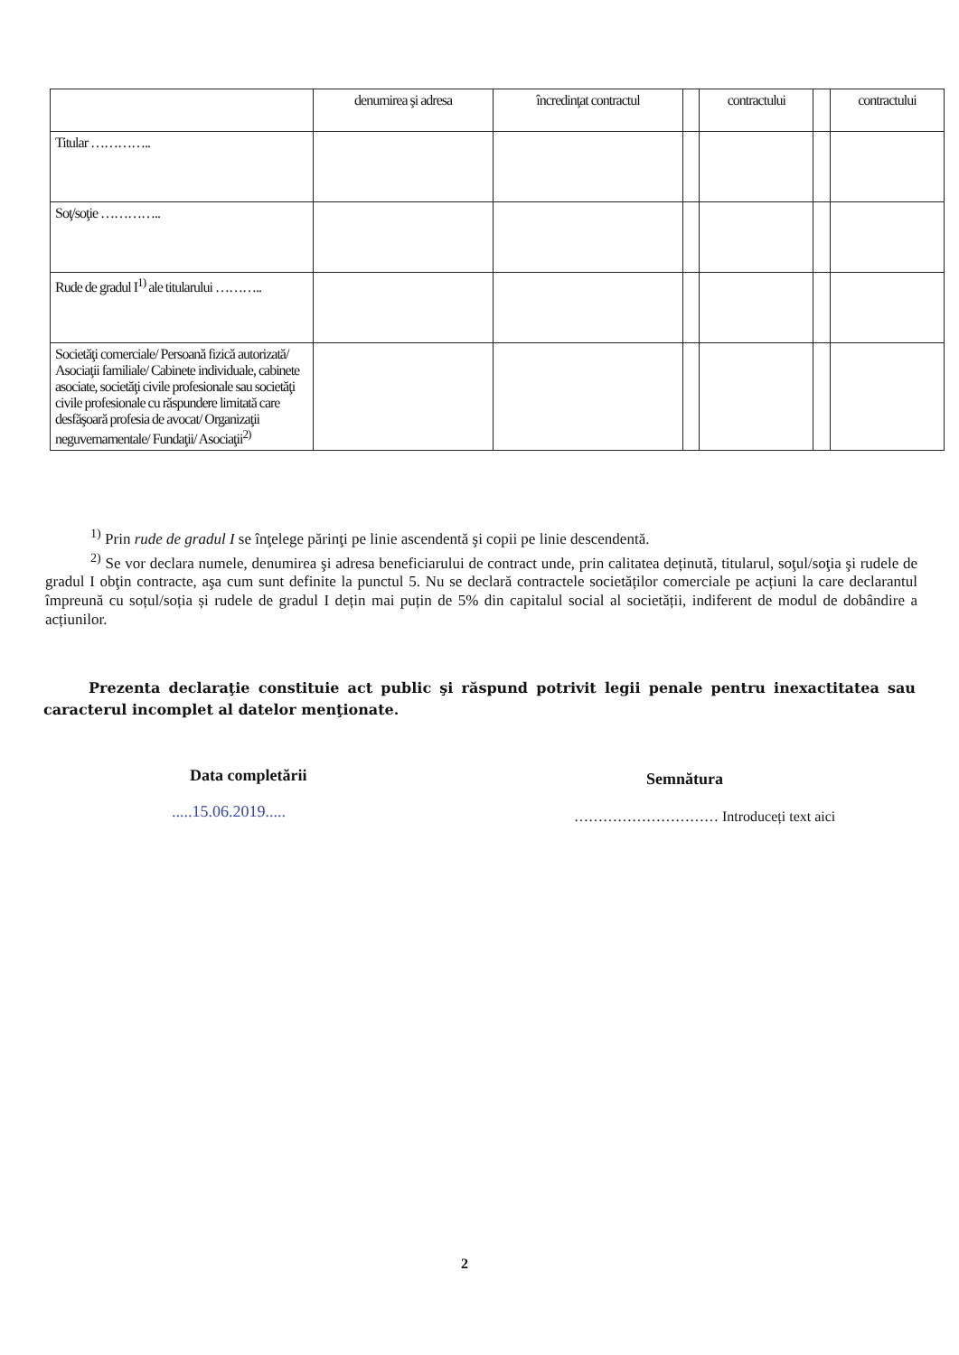| | denumirea şi adresa | încredinţat contractul | | contractului | | contractului |
| --- | --- | --- | --- | --- | --- | --- |
| Titular ………….. | | | | | | |
| Soţ/soţie ………….. | | | | | | |
| Rude de gradul I<sup>1)</sup> ale titularului ……….. | | | | | | |
| Societăţi comerciale/ Persoană fizică autorizată/ Asociaţii familiale/ Cabinete individuale, cabinete asociate, societăţi civile profesionale sau societăţi civile profesionale cu răspundere limitată care desfăşoară profesia de avocat/ Organizaţii neguvernamentale/ Fundaţii/ Asociaţii<sup>2)</sup> | | | | | | |
<sup>1)</sup> Prin rude de gradul I se înţelege părinţi pe linie ascendentă şi copii pe linie descendentă.
<sup>2)</sup> Se vor declara numele, denumirea şi adresa beneficiarului de contract unde, prin calitatea deținută, titularul, soţul/soţia şi rudele de gradul I obţin contracte, aşa cum sunt definite la punctul 5. Nu se declară contractele societăților comerciale pe acțiuni la care declarantul împreună cu soțul/soția și rudele de gradul I dețin mai puțin de 5% din capitalul social al societății, indiferent de modul de dobândire a acțiunilor.
Prezenta declaraţie constituie act public şi răspund potrivit legii penale pentru inexactitatea sau caracterul incomplet al datelor menţionate.
Data completării
.....15.06.2019.....
Semnătura
………………………… Introduceți text aici
2